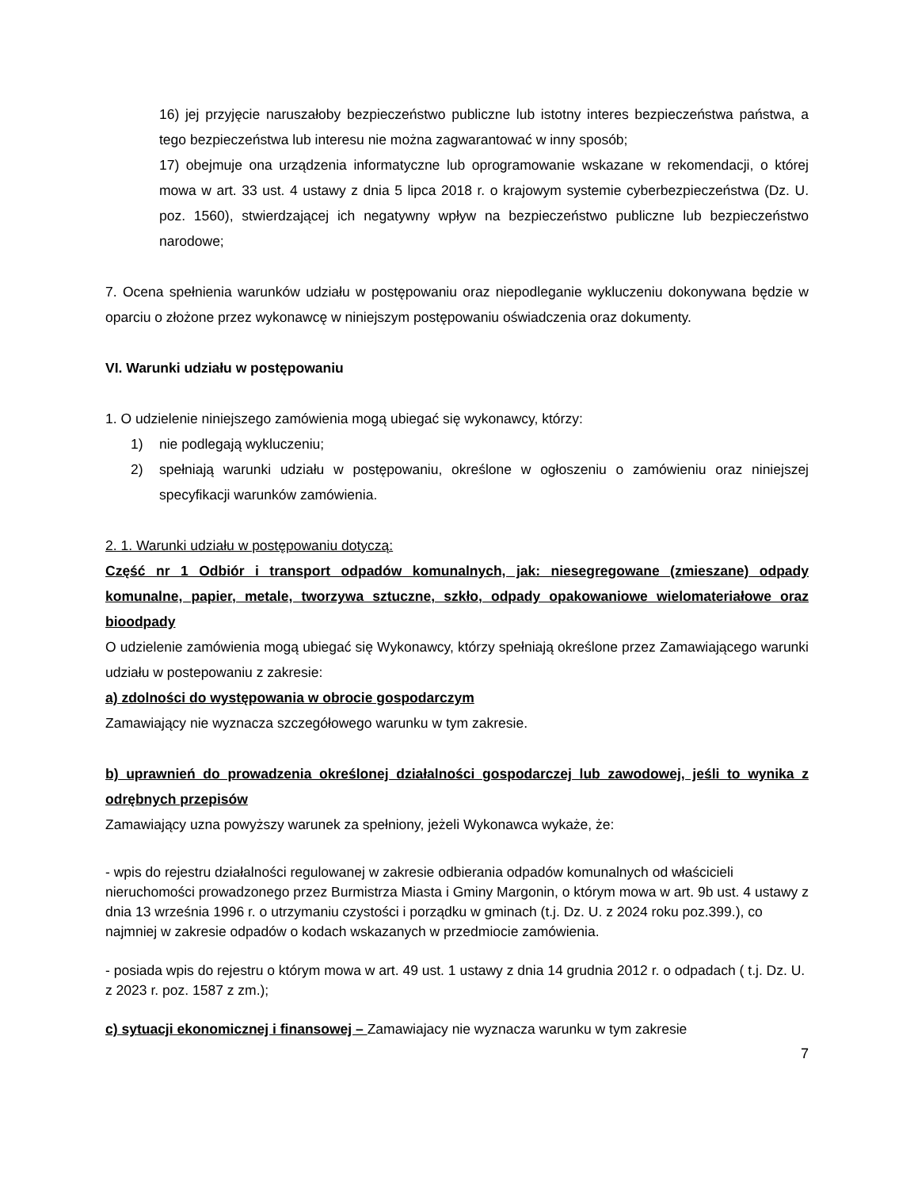16) jej przyjęcie naruszałoby bezpieczeństwo publiczne lub istotny interes bezpieczeństwa państwa, a tego bezpieczeństwa lub interesu nie można zagwarantować w inny sposób;
17) obejmuje ona urządzenia informatyczne lub oprogramowanie wskazane w rekomendacji, o której mowa w art. 33 ust. 4 ustawy z dnia 5 lipca 2018 r. o krajowym systemie cyberbezpieczeństwa (Dz. U. poz. 1560), stwierdzającej ich negatywny wpływ na bezpieczeństwo publiczne lub bezpieczeństwo narodowe;
7. Ocena spełnienia warunków udziału w postępowaniu oraz niepodleganie wykluczeniu dokonywana będzie w oparciu o złożone przez wykonawcę w niniejszym postępowaniu oświadczenia oraz dokumenty.
VI. Warunki udziału w postępowaniu
1. O udzielenie niniejszego zamówienia mogą ubiegać się wykonawcy, którzy:
1) nie podlegają wykluczeniu;
2) spełniają warunki udziału w postępowaniu, określone w ogłoszeniu o zamówieniu oraz niniejszej specyfikacji warunków zamówienia.
2. 1. Warunki udziału w postępowaniu dotyczą:
Część nr 1 Odbiór i transport odpadów komunalnych, jak: niesegregowane (zmieszane) odpady komunalne, papier, metale, tworzywa sztuczne, szkło, odpady opakowaniowe wielomateriałowe oraz bioodpady
O udzielenie zamówienia mogą ubiegać się Wykonawcy, którzy spełniają określone przez Zamawiającego warunki udziału w postepowaniu z zakresie:
a) zdolności do występowania w obrocie gospodarczym
Zamawiający nie wyznacza szczegółowego warunku w tym zakresie.
b) uprawnień do prowadzenia określonej działalności gospodarczej lub zawodowej, jeśli to wynika z odrębnych przepisów
Zamawiający uzna powyższy warunek za spełniony, jeżeli Wykonawca wykaże, że:
- wpis do rejestru działalności regulowanej w zakresie odbierania odpadów komunalnych od właścicieli nieruchomości prowadzonego przez Burmistrza Miasta i Gminy Margonin, o którym mowa w art. 9b ust. 4 ustawy z dnia 13 września 1996 r. o utrzymaniu czystości i porządku w gminach (t.j. Dz. U. z 2024 roku poz.399.), co najmniej w zakresie odpadów o kodach wskazanych w przedmiocie zamówienia.
- posiada wpis do rejestru o którym mowa w art. 49 ust. 1 ustawy z dnia 14 grudnia 2012 r. o odpadach ( t.j. Dz. U. z 2023 r. poz. 1587 z zm.);
c) sytuacji ekonomicznej i finansowej – Zamawiajacy nie wyznacza warunku w tym zakresie
7